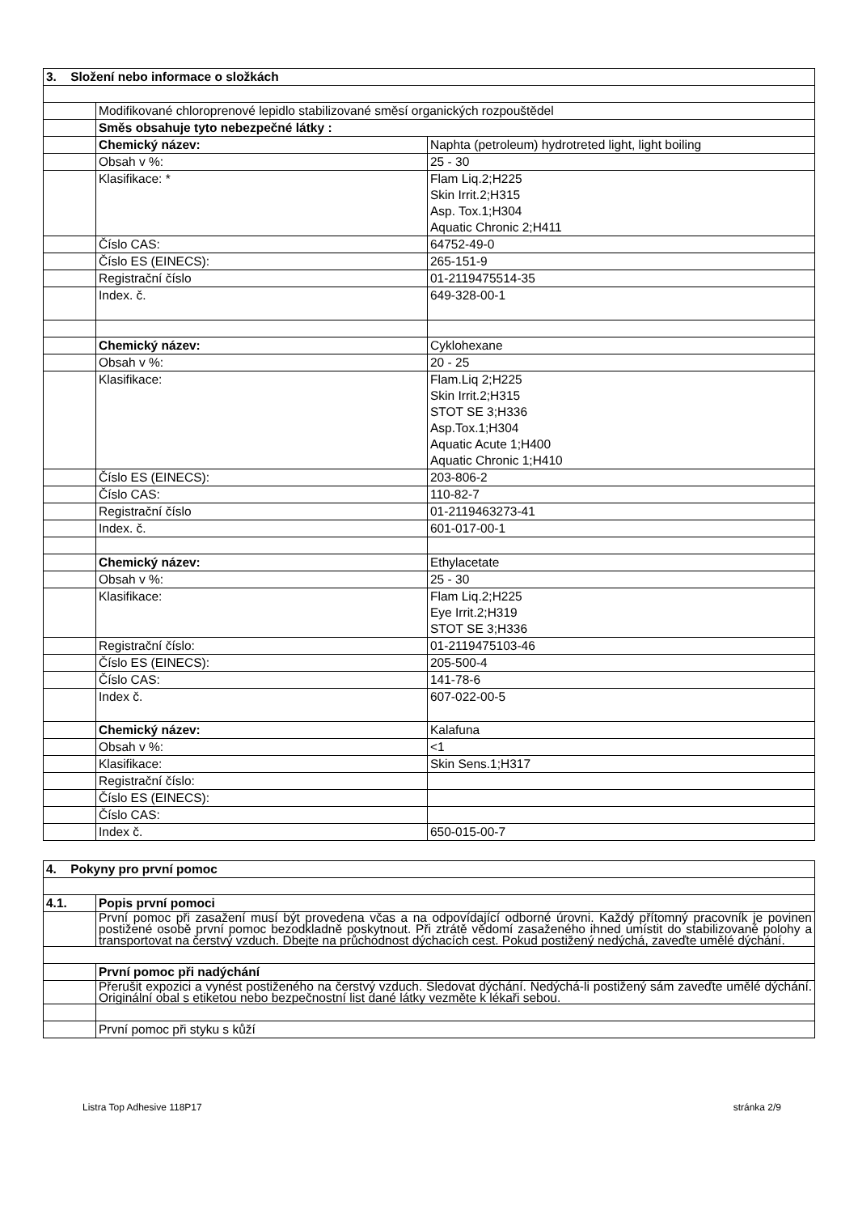| 3. Složení nebo informace o složkách | | |
| --- | --- | --- |
| | Modifikované chloroprenové lepidlo stabilizované směsí organických rozpouštědel | |
| | Směs obsahuje tyto nebezpečné látky : | |
| | Chemický název: | Naphta (petroleum) hydrotreted light, light boiling |
| | Obsah v %: | 25 - 30 |
| | Klasifikace: * | Flam Liq.2;H225 Skin Irrit.2;H315 Asp. Tox.1;H304 Aquatic Chronic 2;H411 |
| | Číslo CAS: | 64752-49-0 |
| | Číslo ES (EINECS): | 265-151-9 |
| | Registrační číslo | 01-2119475514-35 |
| | Index. č. | 649-328-00-1 |
| | Chemický název: | Cyklohexane |
| | Obsah v %: | 20 - 25 |
| | Klasifikace: | Flam.Liq 2;H225 Skin Irrit.2;H315 STOT SE 3;H336 Asp.Tox.1;H304 Aquatic Acute 1;H400 Aquatic Chronic 1;H410 |
| | Číslo ES (EINECS): | 203-806-2 |
| | Číslo CAS: | 110-82-7 |
| | Registrační číslo | 01-2119463273-41 |
| | Index. č. | 601-017-00-1 |
| | Chemický název: | Ethylacetate |
| | Obsah v %: | 25 - 30 |
| | Klasifikace: | Flam Liq.2;H225 Eye Irrit.2;H319 STOT SE 3;H336 |
| | Registrační číslo: | 01-2119475103-46 |
| | Číslo ES (EINECS): | 205-500-4 |
| | Číslo CAS: | 141-78-6 |
| | Index č. | 607-022-00-5 |
| | Chemický název: | Kalafuna |
| | Obsah v %: | <1 |
| | Klasifikace: | Skin Sens.1;H317 |
| | Registrační číslo: | |
| | Číslo ES (EINECS): | |
| | Číslo CAS: | |
| | Index č. | 650-015-00-7 |
| 4. Pokyny pro první pomoc | |
| --- | --- |
| 4.1. | Popis první pomoci |
| | První pomoc při zasažení musí být provedena včas a na odpovídající odborné úrovni. Každý přítomný pracovník je povinen postižené osobě první pomoc bezodkladně poskytnout. Při ztrátě vědomí zasaženého ihned umístit do stabilizované polohy a transportovat na čerstvý vzduch. Dbejte na průchodnost dýchacích cest. Pokud postižený nedýchá, zaveďte umělé dýchání. |
| | První pomoc při nadýchání |
| | Přerušit expozici a vynést postiženého na čerstvý vzduch. Sledovat dýchání. Nedýchá-li postižený sám zaveďte umělé dýchání. Originální obal s etiketou nebo bezpečnostní list dané látky vezměte k lékaři sebou. |
| | První pomoc při styku s kůží |
Listra Top Adhesive 118P17 stránka 2/9